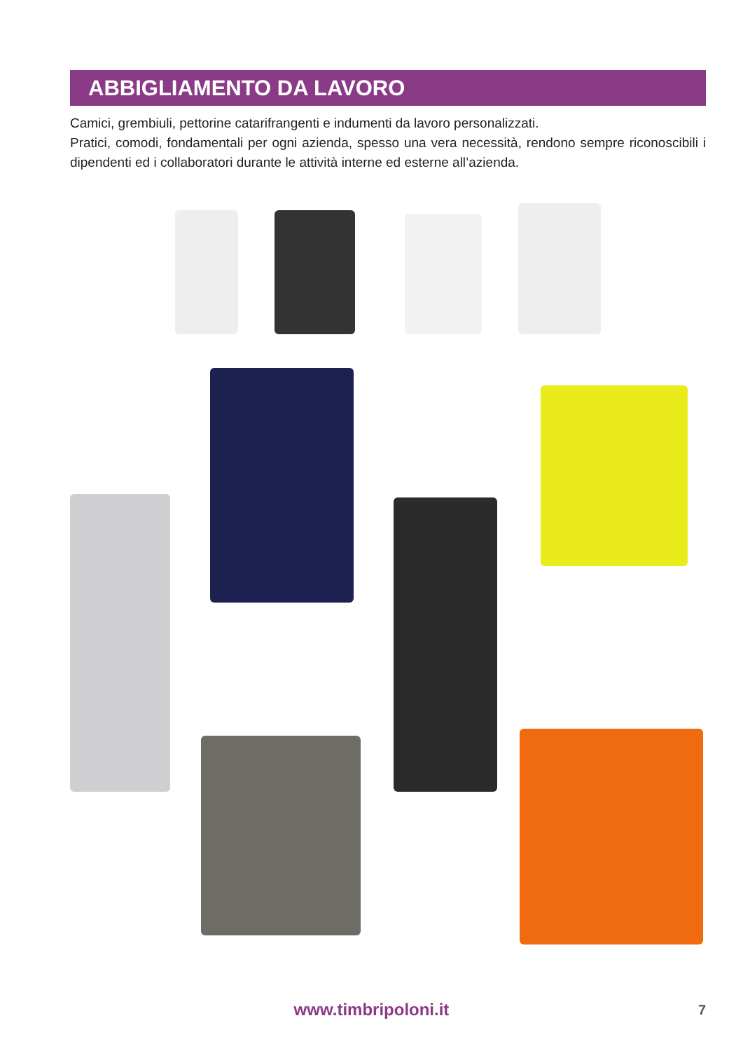ABBIGLIAMENTO DA LAVORO
Camici, grembiuli, pettorine catarifrangenti e indumenti da lavoro personalizzati.
Pratici, comodi, fondamentali per ogni azienda, spesso una vera necessità, rendono sempre riconoscibili i dipendenti ed i collaboratori durante le attività interne ed esterne all’azienda.
www.timbripoloni.it 7